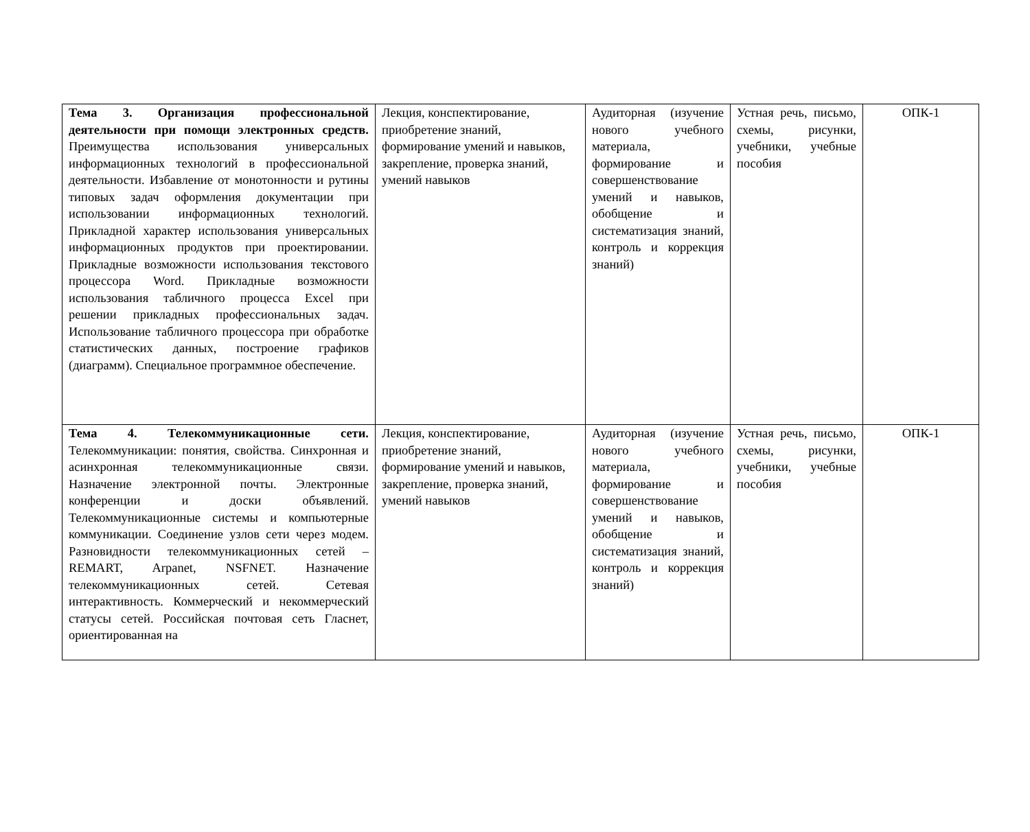| Тема 3. Организация профессиональной деятельности при помощи электронных средств. Преимущества использования универсальных информационных технологий в профессиональной деятельности. Избавление от монотонности и рутины типовых задач оформления документации при использовании информационных технологий. Прикладной характер использования универсальных информационных продуктов при проектировании. Прикладные возможности использования текстового процессора Word. Прикладные возможности использования табличного процесса Excel при решении прикладных профессиональных задач. Использование табличного процессора при обработке статистических данных, построение графиков (диаграмм). Специальное программное обеспечение. | Лекция, конспектирование, приобретение знаний, формирование умений и навыков, закрепление, проверка знаний, умений навыков | Аудиторная (изучение нового учебного материала, формирование и совершенствование умений и навыков, обобщение и систематизация знаний, контроль и коррекция знаний) | Устная речь, письмо, схемы, рисунки, учебники, учебные пособия | ОПК-1 |
| Тема 4. Телекоммуникационные сети. Телекоммуникации: понятия, свойства. Синхронная и асинхронная телекоммуникационные связи. Назначение электронной почты. Электронные конференции и доски объявлений. Телекоммуникационные системы и компьютерные коммуникации. Соединение узлов сети через модем. Разновидности телекоммуникационных сетей – REMART, Arpanet, NSFNET. Назначение телекоммуникационных сетей. Сетевая интерактивность. Коммерческий и некоммерческий статусы сетей. Российская почтовая сеть Гласнет, ориентированная на | Лекция, конспектирование, приобретение знаний, формирование умений и навыков, закрепление, проверка знаний, умений навыков | Аудиторная (изучение нового учебного материала, формирование и совершенствование умений и навыков, обобщение и систематизация знаний, контроль и коррекция знаний) | Устная речь, письмо, схемы, рисунки, учебники, учебные пособия | ОПК-1 |